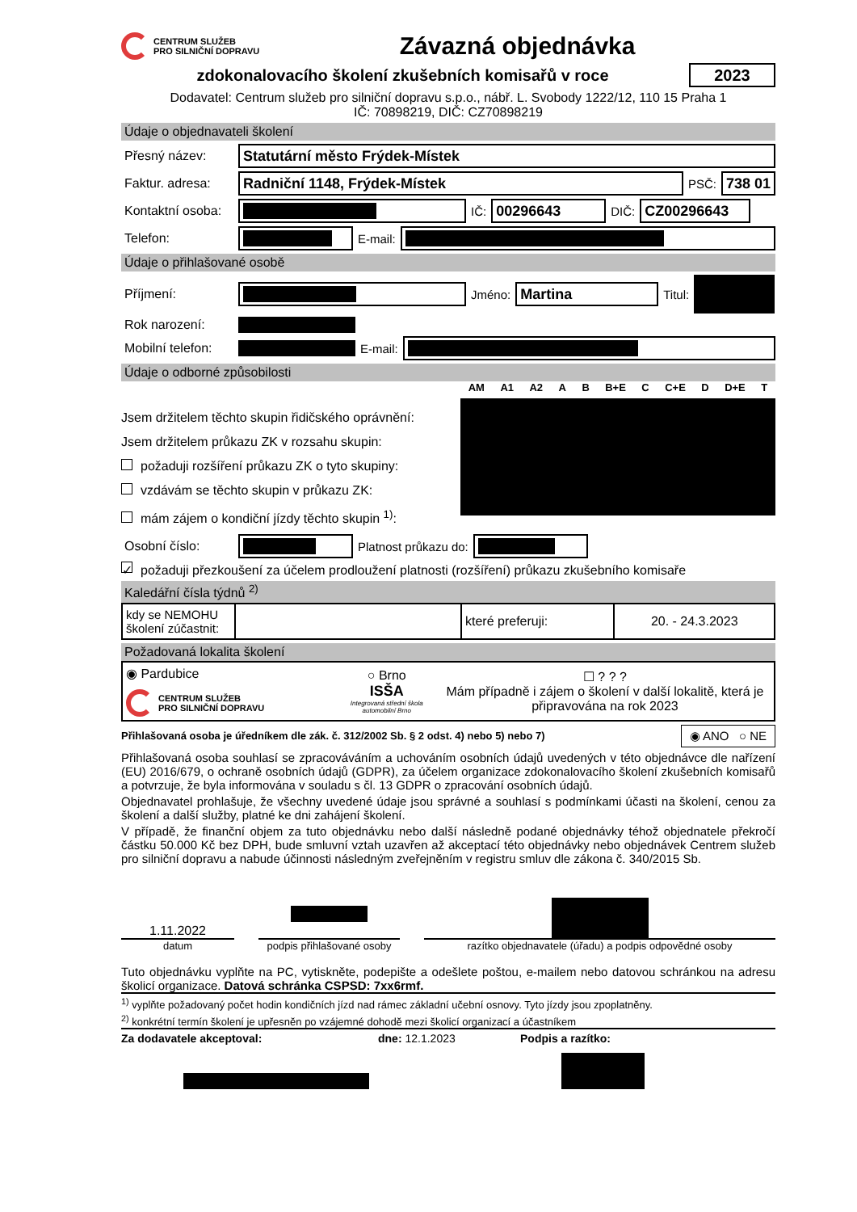CENTRUM SLUŽEB
PRO SILNIČNÍ DOPRAVU
Závazná objednávka
zdokonalovacího školení zkušebních komisařů v roce
2023
Dodavatel: Centrum služeb pro silniční dopravu s.p.o., nábř. L. Svobody 1222/12, 110 15 Praha 1
IČ: 70898219, DIČ: CZ70898219
Údaje o objednavateli školení
Přesný název:
Statutární město Frýdek-Místek
Faktur. adresa:
Radniční 1148, Frýdek-Místek
PSČ:
738 01
Kontaktní osoba:
IČ:
00296643
DIČ:
CZ00296643
Telefon: E-mail:
Údaje o přihlašované osobě
Příjmení: Jméno:
Martina
Titul:
Rok narození:
Mobilní telefon: E-mail:
Údaje o odborné způsobilosti
Jsem držitelem těchto skupin řidičského oprávnění:
Jsem držitelem průkazu ZK v rozsahu skupin:
požaduji rozšíření průkazu ZK o tyto skupiny:
vzdávám se těchto skupin v průkazu ZK:
mám zájem o kondiční jízdy těchto skupin <sup>1)</sup>:
AM A1 A2 A B B+E C C+E D D+E T
Osobní číslo: Platnost průkazu do:
✓ požaduji přezkoušení za účelem prodloužení platnosti (rozšíření) průkazu zkušebního komisaře
Kaledářní čísla týdnů <sup>2)</sup>
| kdy se NEMOHU školení zúčastnit: | | které preferuji: | 20. - 24.3.2023 |
Požadovaná lokalita školení
| ◉ Pardubice CENTRUM SLUŽEB PRO SILNIČNÍ DOPRAVU | ○ Brno ISŠA Integrovaná střední škola automobilní Brno | ☐ ? ? ? Mám případně i zájem o školení v další lokalitě, která je připravována na rok 2023 |
Přihlašovaná osoba je úředníkem dle zák. č. 312/2002 Sb. § 2 odst. 4) nebo 5) nebo 7)
◉ ANO ○ NE
Přihlašovaná osoba souhlasí se zpracováváním a uchováním osobních údajů uvedených v této objednávce dle nařízení (EU) 2016/679, o ochraně osobních údajů (GDPR), za účelem organizace zdokonalovacího školení zkušebních komisařů a potvrzuje, že byla informována v souladu s čl. 13 GDPR o zpracování osobních údajů.
Objednavatel prohlašuje, že všechny uvedené údaje jsou správné a souhlasí s podmínkami účasti na školení, cenou za školení a další služby, platné ke dni zahájení školení.
V případě, že finanční objem za tuto objednávku nebo další následně podané objednávky téhož objednatele překročí částku 50.000 Kč bez DPH, bude smluvní vztah uzavřen až akceptací této objednávky nebo objednávek Centrem služeb pro silniční dopravu a nabude účinnosti následným zveřejněním v registru smluv dle zákona č. 340/2015 Sb.
1.11.2022
datum
podpis přihlašované osoby
razítko objednavatele (úřadu) a podpis odpovědné osoby
Tuto objednávku vyplňte na PC, vytiskněte, podepište a odešlete poštou, e-mailem nebo datovou schránkou na adresu školicí organizace. Datová schránka CSPSD: 7xx6rmf.
<sup>1)</sup> vyplňte požadovaný počet hodin kondičních jízd nad rámec základní učební osnovy. Tyto jízdy jsou zpoplatněny.
<sup>2)</sup> konkrétní termín školení je upřesněn po vzájemné dohodě mezi školicí organizací a účastníkem
Za dodavatele akceptoval: dne: 12.1.2023 Podpis a razítko: